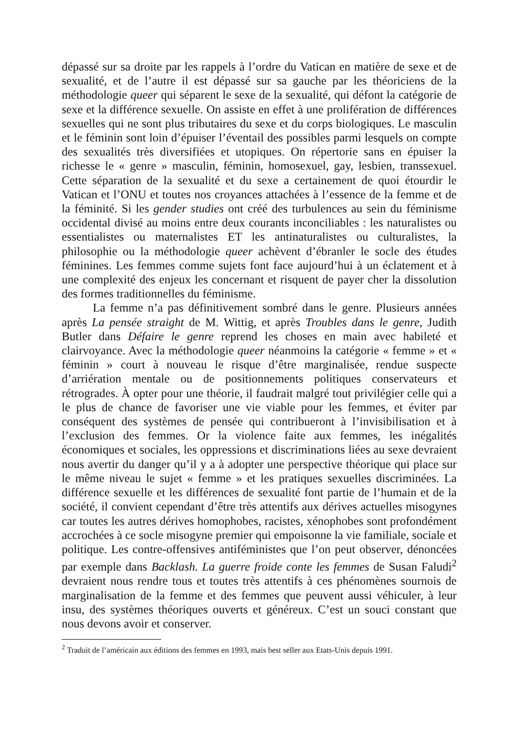dépassé sur sa droite par les rappels à l’ordre du Vatican en matière de sexe et de sexualité, et de l’autre il est dépassé sur sa gauche par les théoriciens de la méthodologie queer qui séparent le sexe de la sexualité, qui défont la catégorie de sexe et la différence sexuelle. On assiste en effet à une prolifération de différences sexuelles qui ne sont plus tributaires du sexe et du corps biologiques. Le masculin et le féminin sont loin d’épuiser l’éventail des possibles parmi lesquels on compte des sexualités très diversifiées et utopiques. On répertorie sans en épuiser la richesse le « genre » masculin, féminin, homosexuel, gay, lesbien, transsexuel. Cette séparation de la sexualité et du sexe a certainement de quoi étourdir le Vatican et l’ONU et toutes nos croyances attachées à l’essence de la femme et de la féminité. Si les gender studies ont créé des turbulences au sein du féminisme occidental divisé au moins entre deux courants inconciliables : les naturalistes ou essentialistes ou maternalistes ET les antinaturalistes ou culturalistes, la philosophie ou la méthodologie queer achèvent d’ébranler le socle des études féminines. Les femmes comme sujets font face aujourd’hui à un éclatement et à une complexité des enjeux les concernant et risquent de payer cher la dissolution des formes traditionnelles du féminisme.
La femme n’a pas définitivement sombré dans le genre. Plusieurs années après La pensée straight de M. Wittig, et après Troubles dans le genre, Judith Butler dans Défaire le genre reprend les choses en main avec habileté et clairvoyance. Avec la méthodologie queer néanmoins la catégorie « femme » et « féminin » court à nouveau le risque d’être marginalisée, rendue suspecte d’arriération mentale ou de positionnements politiques conservateurs et rétrogrades. À opter pour une théorie, il faudrait malgré tout privilégier celle qui a le plus de chance de favoriser une vie viable pour les femmes, et éviter par conséquent des systèmes de pensée qui contribueront à l’invisibilisation et à l’exclusion des femmes. Or la violence faite aux femmes, les inégalités économiques et sociales, les oppressions et discriminations liées au sexe devraient nous avertir du danger qu’il y a à adopter une perspective théorique qui place sur le même niveau le sujet « femme » et les pratiques sexuelles discriminées. La différence sexuelle et les différences de sexualité font partie de l’humain et de la société, il convient cependant d’être très attentifs aux dérives actuelles misogynes car toutes les autres dérives homophobes, racistes, xénophobes sont profondément accrochées à ce socle misogyne premier qui empoisonne la vie familiale, sociale et politique. Les contre-offensives antiféministes que l’on peut observer, dénoncées par exemple dans Backlash. La guerre froide conte les femmes de Susan Faludi<sup>2</sup> devraient nous rendre tous et toutes très attentifs à ces phénomènes sournois de marginalisation de la femme et des femmes que peuvent aussi véhiculer, à leur insu, des systèmes théoriques ouverts et généreux. C’est un souci constant que nous devons avoir et conserver.
<sup>2</sup> Traduit de l’américain aux éditions des femmes en 1993, mais best seller aux Etats-Unis depuis 1991.